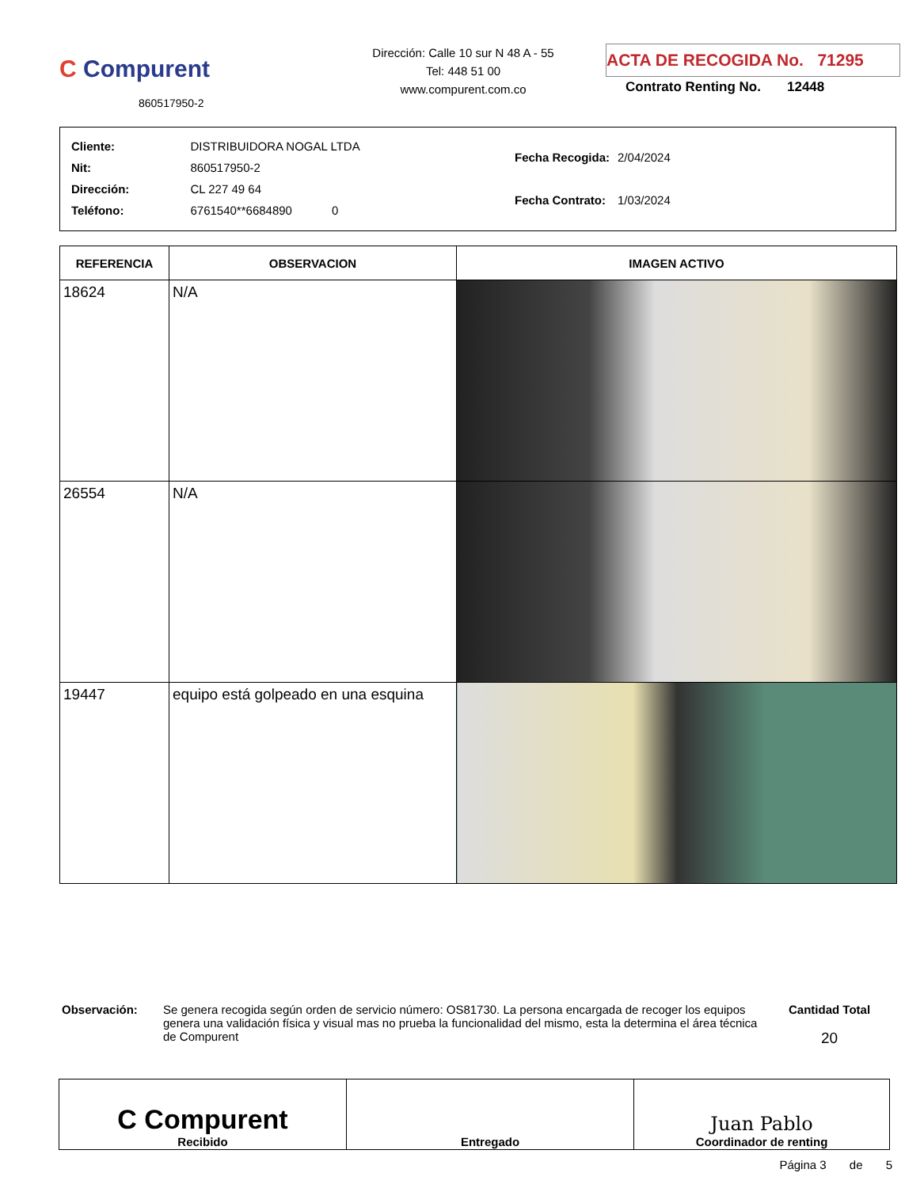C Compurent
860517950-2
Dirección: Calle 10 sur N 48 A - 55
Tel: 448 51 00
www.compurent.com.co
ACTA DE RECOGIDA No. 71295
Contrato Renting No. 12448
| Cliente: | DISTRIBUIDORA NOGAL LTDA |
| Nit: | 860517950-2 |
| Dirección: | CL 227 49 64 |
| Teléfono: | 6761540**6684890 0 |
| Fecha Recogida: | 2/04/2024 |
| Fecha Contrato: | 1/03/2024 |
| REFERENCIA | OBSERVACION | IMAGEN ACTIVO |
| --- | --- | --- |
| 18624 | N/A | |
| 26554 | N/A | |
| 19447 | equipo está golpeado en una esquina | |
Observación: Se genera recogida según orden de servicio número: OS81730. La persona encargada de recoger los equipos genera una validación física y visual mas no prueba la funcionalidad del mismo, esta la determina el área técnica de Compurent
Cantidad Total
20
| C Compurent Recibido | Entregado | Juan Pablo Coordinador de renting |
Página 3 de 5